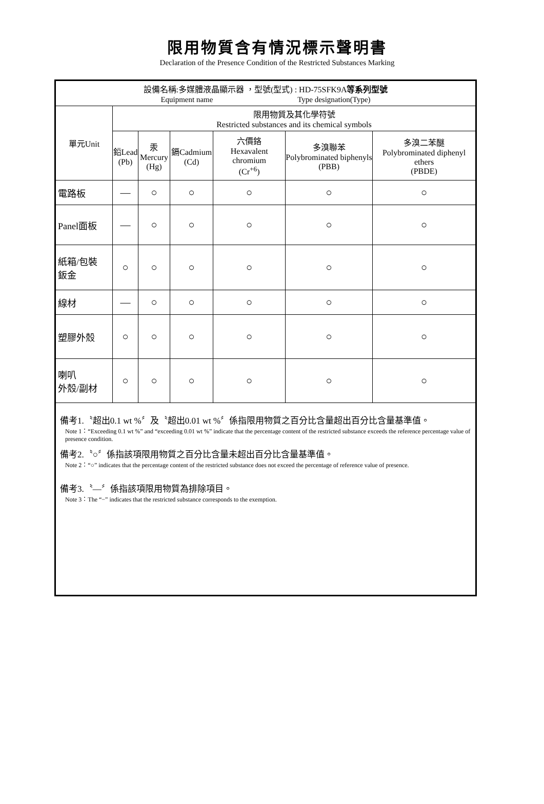限用物質含有情況標示聲明書
Declaration of the Presence Condition of the Restricted Substances Marking
| 設備名稱:多媒體液晶顯示器 ，型號(型式) : HD-75SFK9A 等系列型號 Equipment name Type designation(Type) | | | | | | |
| 單元Unit | 限用物質及其化學符號 Restricted substances and its chemical symbols | | | | | |
| | 鉛Lead (Pb) | 汞 Mercury (Hg) | 鎘Cadmium (Cd) | 六價鉻 Hexavalent chromium (Cr<sup>+6</sup>) | 多溴聯苯 Polybrominated biphenyls (PBB) | 多溴二苯醚 Polybrominated diphenyl ethers (PBDE) |
| 電路板 | — | ○ | ○ | ○ | ○ | ○ |
| Panel面板 | — | ○ | ○ | ○ | ○ | ○ |
| 紙箱/包裝 鈑金 | ○ | ○ | ○ | ○ | ○ | ○ |
| 線材 | — | ○ | ○ | ○ | ○ | ○ |
| 塑膠外殼 | ○ | ○ | ○ | ○ | ○ | ○ |
| 喇叭 外殼/副材 | ○ | ○ | ○ | ○ | ○ | ○ |
| 備考1.〝超出0.1 wt %〞及〝超出0.01 wt %〞係指限用物質之百分比含量超出百分比含量基準值。 Note 1：“Exceeding 0.1 wt %” and “exceeding 0.01 wt %” indicate that the percentage content of the restricted substance exceeds the reference percentage value of presence condition. 備考2.〝○〞係指該項限用物質之百分比含量未超出百分比含量基準值。 Note 2：“○” indicates that the percentage content of the restricted substance does not exceed the percentage of reference value of presence. 備考3.〝—〞係指該項限用物質為排除項目。 Note 3：The “−” indicates that the restricted substance corresponds to the exemption. | | | | | | |